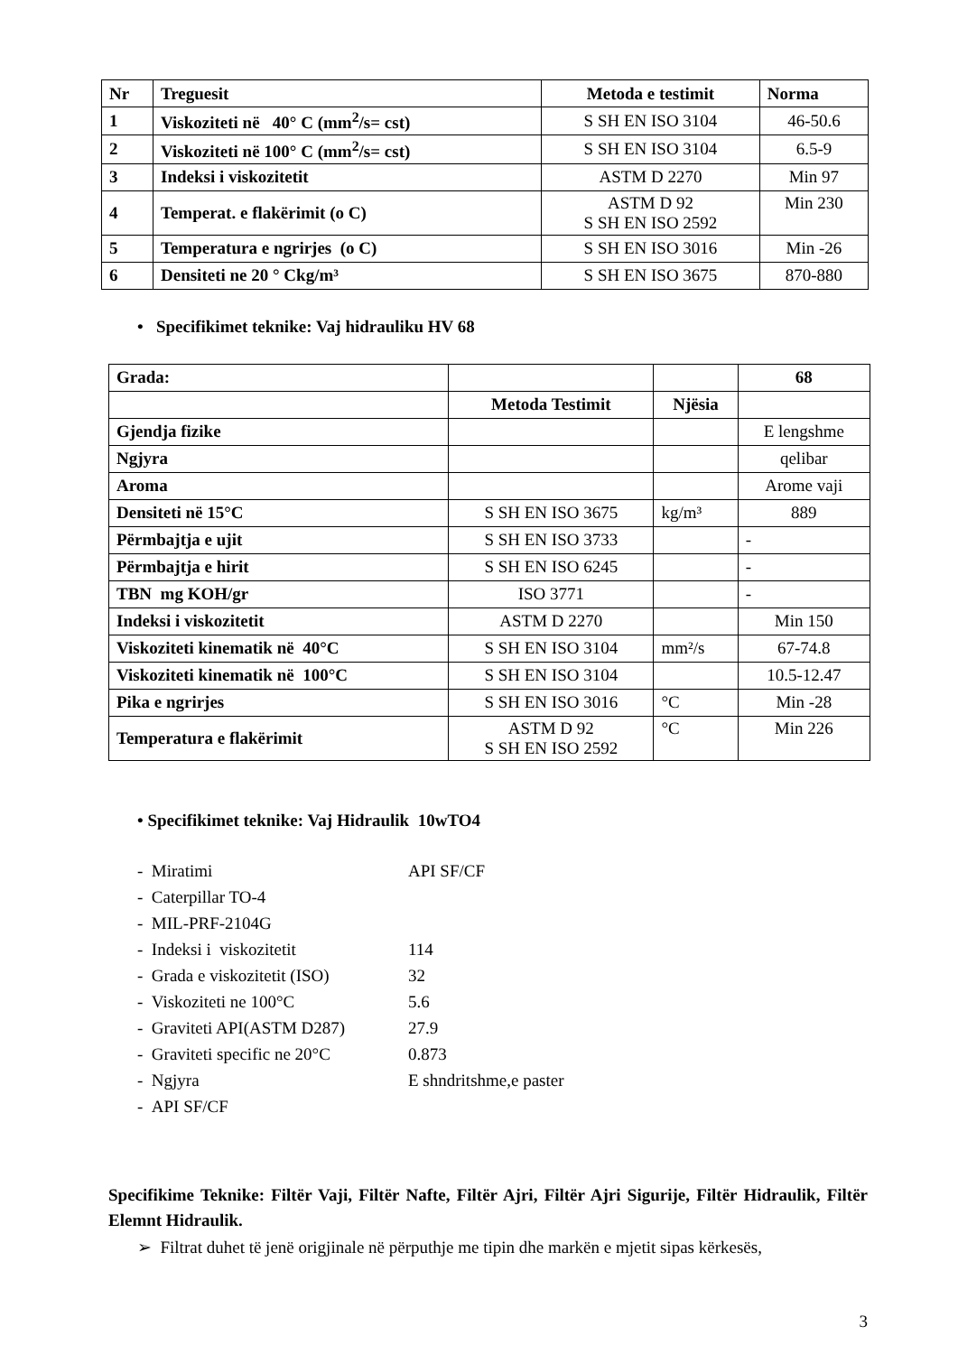| Nr | Treguesit | Metoda e testimit | Norma |
| --- | --- | --- | --- |
| 1 | Viskoziteti në 40° C (mm<sup>2</sup>/s= cst) | S SH EN ISO 3104 | 46-50.6 |
| 2 | Viskoziteti në 100° C (mm<sup>2</sup>/s= cst) | S SH EN ISO 3104 | 6.5-9 |
| 3 | Indeksi i viskozitetit | ASTM D 2270 | Min 97 |
| 4 | Temperat. e flakërimit (o C) | ASTM D 92 S SH EN ISO 2592 | Min 230 |
| 5 | Temperatura e ngrirjes (o C) | S SH EN ISO 3016 | Min -26 |
| 6 | Densiteti ne 20 ° Ckg/m³ | S SH EN ISO 3675 | 870-880 |
• Specifikimet teknike: Vaj hidrauliku HV 68
| Grada: | | | 68 |
| | Metoda Testimit | Njësia | |
| Gjendja fizike | | | E lengshme |
| Ngjyra | | | qelibar |
| Aroma | | | Arome vaji |
| Densiteti në 15°C | S SH EN ISO 3675 | kg/m³ | 889 |
| Përmbajtja e ujit | S SH EN ISO 3733 | | - |
| Përmbajtja e hirit | S SH EN ISO 6245 | | - |
| TBN mg KOH/gr | ISO 3771 | | - |
| Indeksi i viskozitetit | ASTM D 2270 | | Min 150 |
| Viskoziteti kinematik në 40°C | S SH EN ISO 3104 | mm²/s | 67-74.8 |
| Viskoziteti kinematik në 100°C | S SH EN ISO 3104 | | 10.5-12.47 |
| Pika e ngrirjes | S SH EN ISO 3016 | °C | Min -28 |
| Temperatura e flakërimit | ASTM D 92 S SH EN ISO 2592 | °C | Min 226 |
• Specifikimet teknike: Vaj Hidraulik 10wTO4
- Miratimi API SF/CF
- Caterpillar TO-4
- MIL-PRF-2104G
- Indeksi i viskozitetit 114
- Grada e viskozitetit (ISO) 32
- Viskoziteti ne 100°C 5.6
- Graviteti API(ASTM D287) 27.9
- Graviteti specific ne 20°C 0.873
- Ngjyra E shndritshme,e paster
- API SF/CF
Specifikime Teknike: Filtër Vaji, Filtër Nafte, Filtër Ajri, Filtër Ajri Sigurije, Filtër Hidraulik, Filtër Elemnt Hidraulik.
➢ Filtrat duhet të jenë origjinale në përputhje me tipin dhe markën e mjetit sipas kërkesës,
3